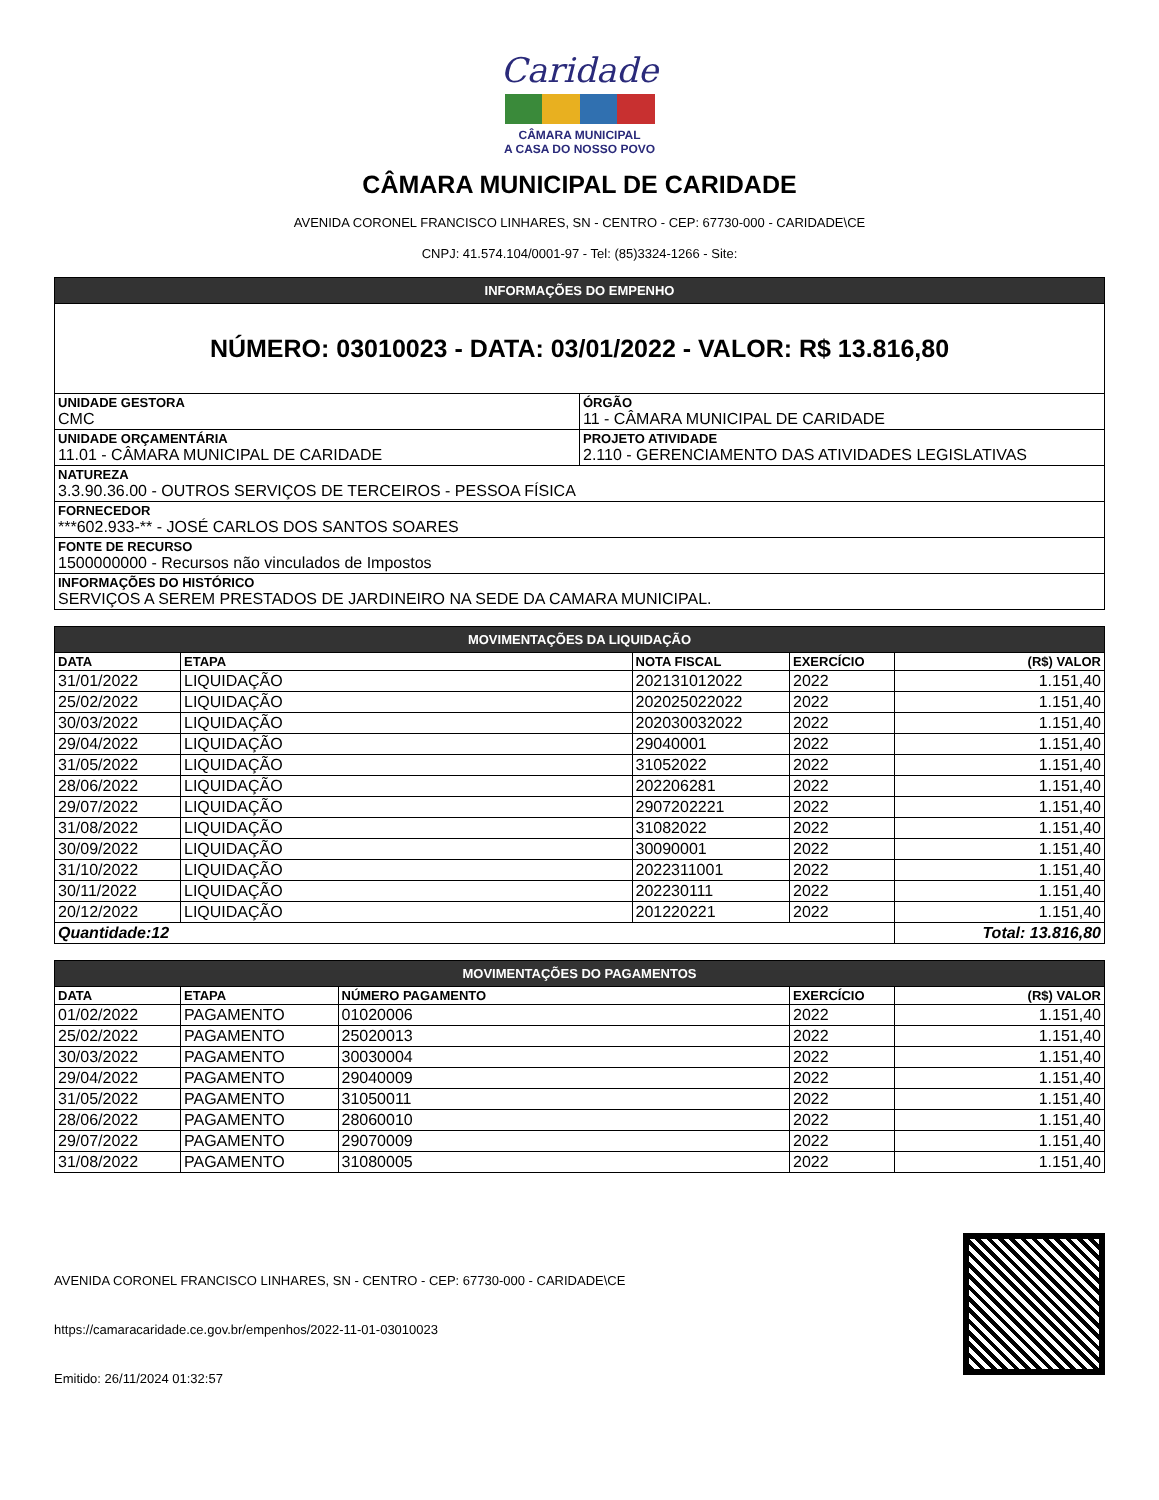Caridade
CÂMARA MUNICIPAL
A CASA DO NOSSO POVO
CÂMARA MUNICIPAL DE CARIDADE
AVENIDA CORONEL FRANCISCO LINHARES, SN - CENTRO - CEP: 67730-000 - CARIDADE\CE
CNPJ: 41.574.104/0001-97 - Tel: (85)3324-1266 - Site:
| INFORMAÇÕES DO EMPENHO | |
| --- | --- |
| NÚMERO: 03010023 - DATA: 03/01/2022 - VALOR: R$ 13.816,80 | |
| UNIDADE GESTORA CMC | ÓRGÃO 11 - CÂMARA MUNICIPAL DE CARIDADE |
| UNIDADE ORÇAMENTÁRIA 11.01 - CÂMARA MUNICIPAL DE CARIDADE | PROJETO ATIVIDADE 2.110 - GERENCIAMENTO DAS ATIVIDADES LEGISLATIVAS |
| NATUREZA 3.3.90.36.00 - OUTROS SERVIÇOS DE TERCEIROS - PESSOA FÍSICA | |
| FORNECEDOR ***602.933-** - JOSÉ CARLOS DOS SANTOS SOARES | |
| FONTE DE RECURSO 1500000000 - Recursos não vinculados de Impostos | |
| INFORMAÇÕES DO HISTÓRICO SERVIÇOS A SEREM PRESTADOS DE JARDINEIRO NA SEDE DA CAMARA MUNICIPAL. | |
| MOVIMENTAÇÕES DA LIQUIDAÇÃO | | | | |
| --- | --- | --- | --- | --- |
| DATA | ETAPA | NOTA FISCAL | EXERCÍCIO | (R$) VALOR |
| 31/01/2022 | LIQUIDAÇÃO | 202131012022 | 2022 | 1.151,40 |
| 25/02/2022 | LIQUIDAÇÃO | 202025022022 | 2022 | 1.151,40 |
| 30/03/2022 | LIQUIDAÇÃO | 202030032022 | 2022 | 1.151,40 |
| 29/04/2022 | LIQUIDAÇÃO | 29040001 | 2022 | 1.151,40 |
| 31/05/2022 | LIQUIDAÇÃO | 31052022 | 2022 | 1.151,40 |
| 28/06/2022 | LIQUIDAÇÃO | 202206281 | 2022 | 1.151,40 |
| 29/07/2022 | LIQUIDAÇÃO | 2907202221 | 2022 | 1.151,40 |
| 31/08/2022 | LIQUIDAÇÃO | 31082022 | 2022 | 1.151,40 |
| 30/09/2022 | LIQUIDAÇÃO | 30090001 | 2022 | 1.151,40 |
| 31/10/2022 | LIQUIDAÇÃO | 2022311001 | 2022 | 1.151,40 |
| 30/11/2022 | LIQUIDAÇÃO | 202230111 | 2022 | 1.151,40 |
| 20/12/2022 | LIQUIDAÇÃO | 201220221 | 2022 | 1.151,40 |
| Quantidade:12 | | | | Total: 13.816,80 |
| MOVIMENTAÇÕES DO PAGAMENTOS | | | | |
| --- | --- | --- | --- | --- |
| DATA | ETAPA | NÚMERO PAGAMENTO | EXERCÍCIO | (R$) VALOR |
| 01/02/2022 | PAGAMENTO | 01020006 | 2022 | 1.151,40 |
| 25/02/2022 | PAGAMENTO | 25020013 | 2022 | 1.151,40 |
| 30/03/2022 | PAGAMENTO | 30030004 | 2022 | 1.151,40 |
| 29/04/2022 | PAGAMENTO | 29040009 | 2022 | 1.151,40 |
| 31/05/2022 | PAGAMENTO | 31050011 | 2022 | 1.151,40 |
| 28/06/2022 | PAGAMENTO | 28060010 | 2022 | 1.151,40 |
| 29/07/2022 | PAGAMENTO | 29070009 | 2022 | 1.151,40 |
| 31/08/2022 | PAGAMENTO | 31080005 | 2022 | 1.151,40 |
AVENIDA CORONEL FRANCISCO LINHARES, SN - CENTRO - CEP: 67730-000 - CARIDADE\CE
https://camaracaridade.ce.gov.br/empenhos/2022-11-01-03010023
Emitido: 26/11/2024 01:32:57